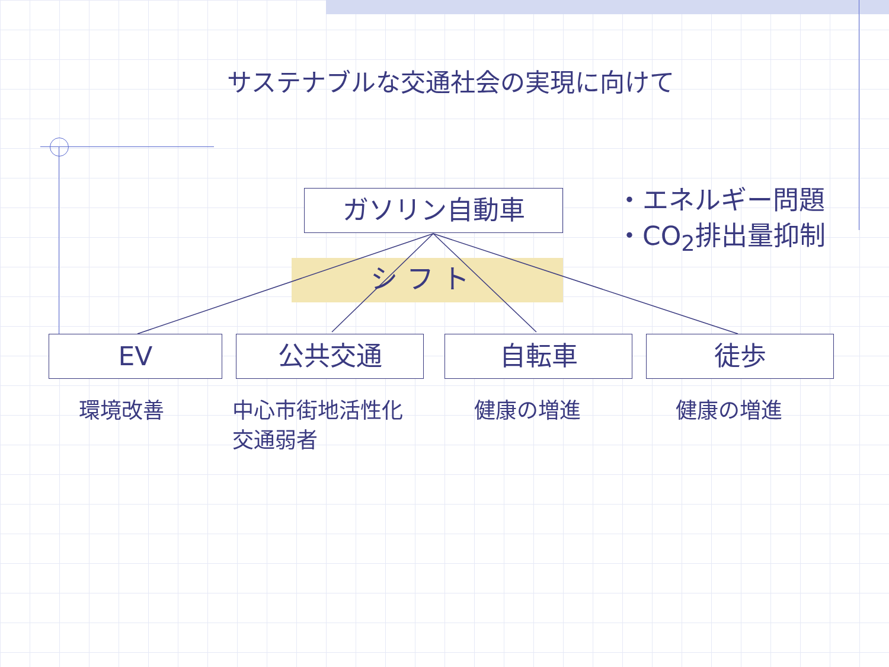サステナブルな交通社会の実現に向けて
ガソリン自動車
・エネルギー問題
・CO<sub>2</sub>排出量抑制
シ フ ト
EV 公共交通 自転車 徒歩
環境改善
中心市街地活性化
交通弱者
健康の増進 健康の増進